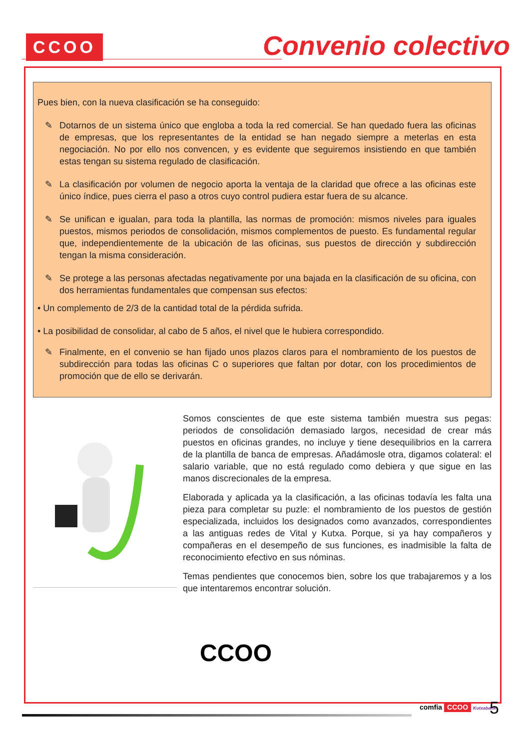CCOO
Convenio colectivo
Pues bien, con la nueva clasificación se ha conseguido:
✎ Dotarnos de un sistema único que engloba a toda la red comercial. Se han quedado fuera las oficinas de empresas, que los representantes de la entidad se han negado siempre a meterlas en esta negociación. No por ello nos convencen, y es evidente que seguiremos insistiendo en que también estas tengan su sistema regulado de clasificación.
✎ La clasificación por volumen de negocio aporta la ventaja de la claridad que ofrece a las oficinas este único índice, pues cierra el paso a otros cuyo control pudiera estar fuera de su alcance.
✎ Se unifican e igualan, para toda la plantilla, las normas de promoción: mismos niveles para iguales puestos, mismos periodos de consolidación, mismos complementos de puesto. Es fundamental regular que, independientemente de la ubicación de las oficinas, sus puestos de dirección y subdirección tengan la misma consideración.
✎ Se protege a las personas afectadas negativamente por una bajada en la clasificación de su oficina, con dos herramientas fundamentales que compensan sus efectos:
• Un complemento de 2/3 de la cantidad total de la pérdida sufrida.
• La posibilidad de consolidar, al cabo de 5 años, el nivel que le hubiera correspondido.
✎ Finalmente, en el convenio se han fijado unos plazos claros para el nombramiento de los puestos de subdirección para todas las oficinas C o superiores que faltan por dotar, con los procedimientos de promoción que de ello se derivarán.
Somos conscientes de que este sistema también muestra sus pegas: periodos de consolidación demasiado largos, necesidad de crear más puestos en oficinas grandes, no incluye y tiene desequilibrios en la carrera de la plantilla de banca de empresas. Añadámosle otra, digamos colateral: el salario variable, que no está regulado como debiera y que sigue en las manos discrecionales de la empresa.
Elaborada y aplicada ya la clasificación, a las oficinas todavía les falta una pieza para completar su puzle: el nombramiento de los puestos de gestión especializada, incluidos los designados como avanzados, correspondientes a las antiguas redes de Vital y Kutxa. Porque, si ya hay compañeros y compañeras en el desempeño de sus funciones, es inadmisible la falta de reconocimiento efectivo en sus nóminas.
Temas pendientes que conocemos bien, sobre los que trabajaremos y a los que intentaremos encontrar solución.
CCOO
comfia CCOO Kutxabank 5